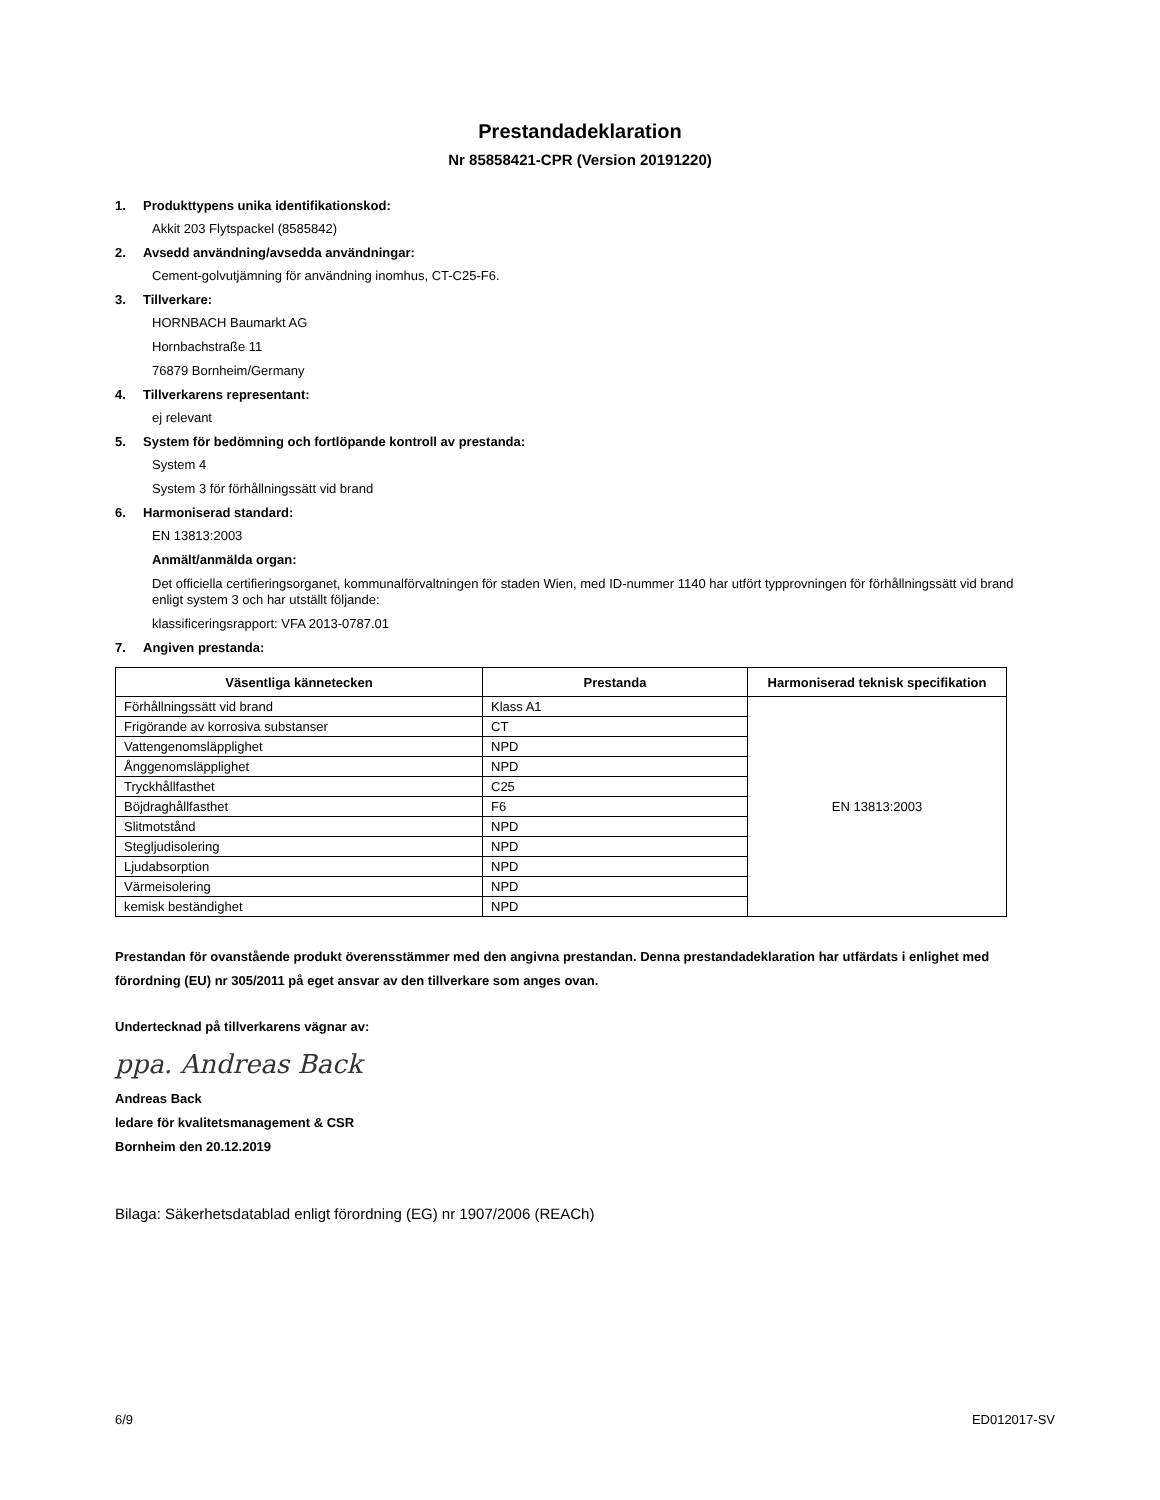Prestandadeklaration
Nr 85858421-CPR (Version 20191220)
1. Produkttypens unika identifikationskod:
Akkit 203 Flytspackel (8585842)
2. Avsedd användning/avsedda användningar:
Cement-golvutjämning för användning inomhus, CT-C25-F6.
3. Tillverkare:
HORNBACH Baumarkt AG
Hornbachstraße 11
76879 Bornheim/Germany
4. Tillverkarens representant:
ej relevant
5. System för bedömning och fortlöpande kontroll av prestanda:
System 4
System 3 för förhållningssätt vid brand
6. Harmoniserad standard:
EN 13813:2003
Anmält/anmälda organ:
Det officiella certifieringsorganet, kommunalförvaltningen för staden Wien, med ID-nummer 1140 har utfört typprovningen för förhållningssätt vid brand enligt system 3 och har utställt följande:
klassificeringsrapport: VFA 2013-0787.01
7. Angiven prestanda:
| Väsentliga kännetecken | Prestanda | Harmoniserad teknisk specifikation |
| --- | --- | --- |
| Förhållningssätt vid brand | Klass A1 | EN 13813:2003 |
| Frigörande av korrosiva substanser | CT | |
| Vattengenomsläpplighet | NPD | |
| Ånggenomsläpplighet | NPD | |
| Tryckhållfasthet | C25 | |
| Böjdraghållfasthet | F6 | |
| Slitmotstånd | NPD | |
| Stegljudisolering | NPD | |
| Ljudabsorption | NPD | |
| Värmeisolering | NPD | |
| kemisk beständighet | NPD | |
Prestandan för ovanstående produkt överensstämmer med den angivna prestandan. Denna prestandadeklaration har utfärdats i enlighet med förordning (EU) nr 305/2011 på eget ansvar av den tillverkare som anges ovan.
Undertecknad på tillverkarens vägnar av:
ppa. Andreas Back
Andreas Back
ledare för kvalitetsmanagement & CSR
Bornheim den 20.12.2019
Bilaga: Säkerhetsdatablad enligt förordning (EG) nr 1907/2006 (REACh)
6/9 ED012017-SV